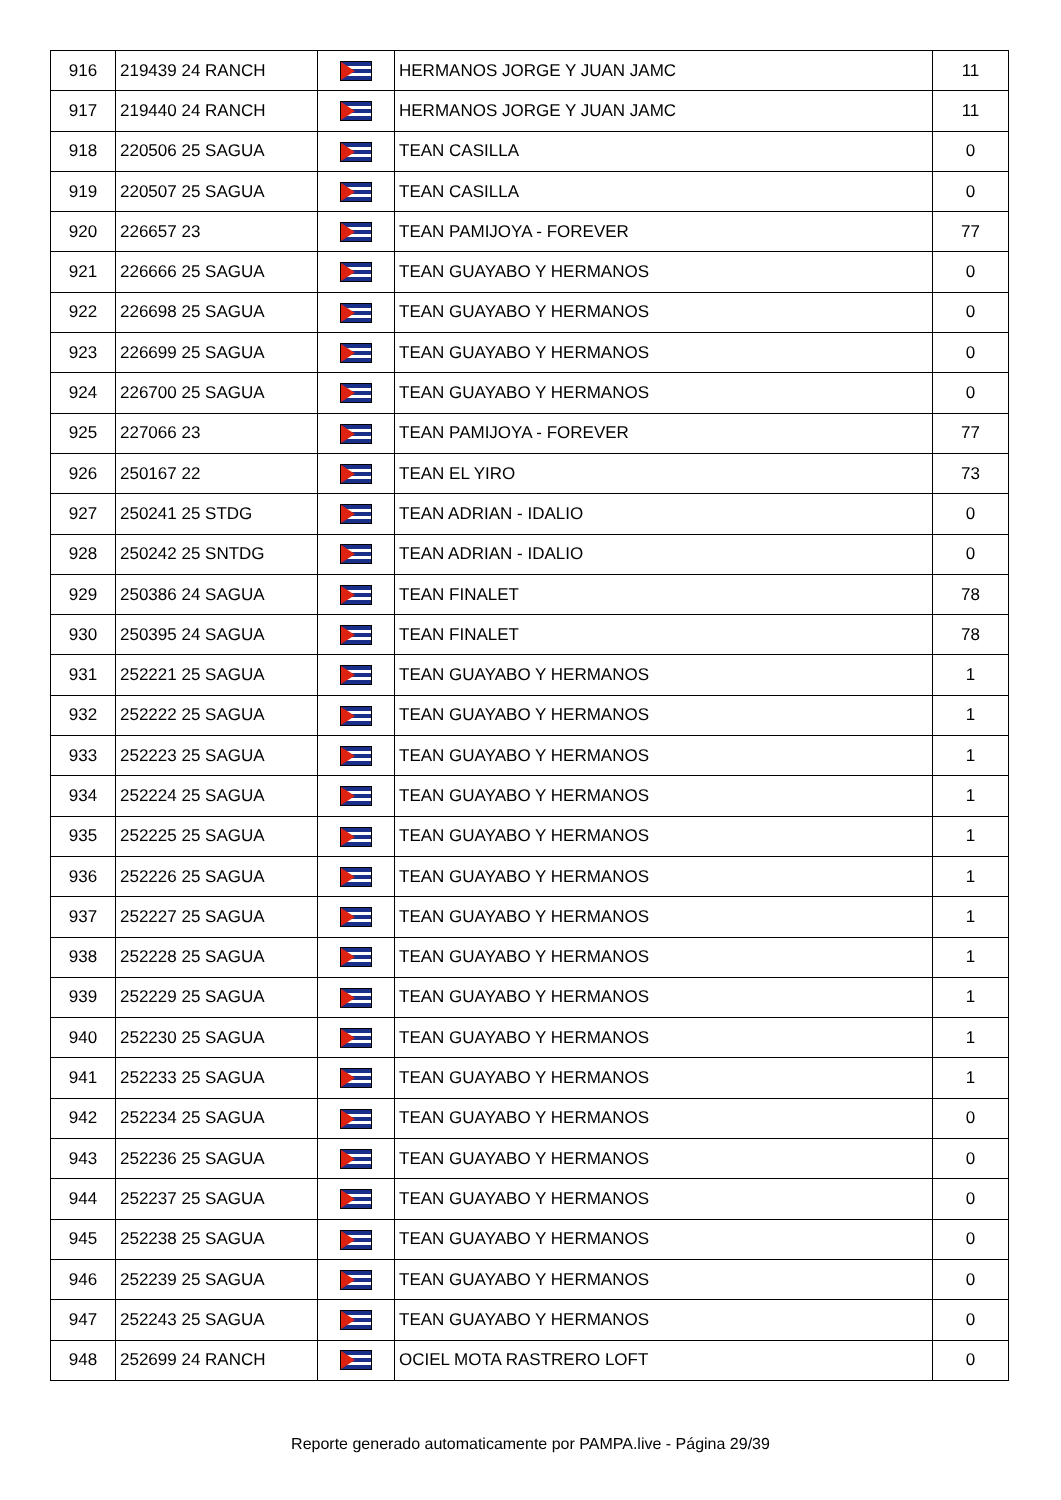| 916 | 219439 24 RANCH | | HERMANOS JORGE Y JUAN JAMC | 11 |
| 917 | 219440 24 RANCH | | HERMANOS JORGE Y JUAN JAMC | 11 |
| 918 | 220506 25 SAGUA | | TEAN CASILLA | 0 |
| 919 | 220507 25 SAGUA | | TEAN CASILLA | 0 |
| 920 | 226657 23 | | TEAN PAMIJOYA - FOREVER | 77 |
| 921 | 226666 25 SAGUA | | TEAN GUAYABO Y HERMANOS | 0 |
| 922 | 226698 25 SAGUA | | TEAN GUAYABO Y HERMANOS | 0 |
| 923 | 226699 25 SAGUA | | TEAN GUAYABO Y HERMANOS | 0 |
| 924 | 226700 25 SAGUA | | TEAN GUAYABO Y HERMANOS | 0 |
| 925 | 227066 23 | | TEAN PAMIJOYA - FOREVER | 77 |
| 926 | 250167 22 | | TEAN EL YIRO | 73 |
| 927 | 250241 25 STDG | | TEAN ADRIAN - IDALIO | 0 |
| 928 | 250242 25 SNTDG | | TEAN ADRIAN - IDALIO | 0 |
| 929 | 250386 24 SAGUA | | TEAN FINALET | 78 |
| 930 | 250395 24 SAGUA | | TEAN FINALET | 78 |
| 931 | 252221 25 SAGUA | | TEAN GUAYABO Y HERMANOS | 1 |
| 932 | 252222 25 SAGUA | | TEAN GUAYABO Y HERMANOS | 1 |
| 933 | 252223 25 SAGUA | | TEAN GUAYABO Y HERMANOS | 1 |
| 934 | 252224 25 SAGUA | | TEAN GUAYABO Y HERMANOS | 1 |
| 935 | 252225 25 SAGUA | | TEAN GUAYABO Y HERMANOS | 1 |
| 936 | 252226 25 SAGUA | | TEAN GUAYABO Y HERMANOS | 1 |
| 937 | 252227 25 SAGUA | | TEAN GUAYABO Y HERMANOS | 1 |
| 938 | 252228 25 SAGUA | | TEAN GUAYABO Y HERMANOS | 1 |
| 939 | 252229 25 SAGUA | | TEAN GUAYABO Y HERMANOS | 1 |
| 940 | 252230 25 SAGUA | | TEAN GUAYABO Y HERMANOS | 1 |
| 941 | 252233 25 SAGUA | | TEAN GUAYABO Y HERMANOS | 1 |
| 942 | 252234 25 SAGUA | | TEAN GUAYABO Y HERMANOS | 0 |
| 943 | 252236 25 SAGUA | | TEAN GUAYABO Y HERMANOS | 0 |
| 944 | 252237 25 SAGUA | | TEAN GUAYABO Y HERMANOS | 0 |
| 945 | 252238 25 SAGUA | | TEAN GUAYABO Y HERMANOS | 0 |
| 946 | 252239 25 SAGUA | | TEAN GUAYABO Y HERMANOS | 0 |
| 947 | 252243 25 SAGUA | | TEAN GUAYABO Y HERMANOS | 0 |
| 948 | 252699 24 RANCH | | OCIEL MOTA RASTRERO LOFT | 0 |
Reporte generado automaticamente por PAMPA.live - Página 29/39